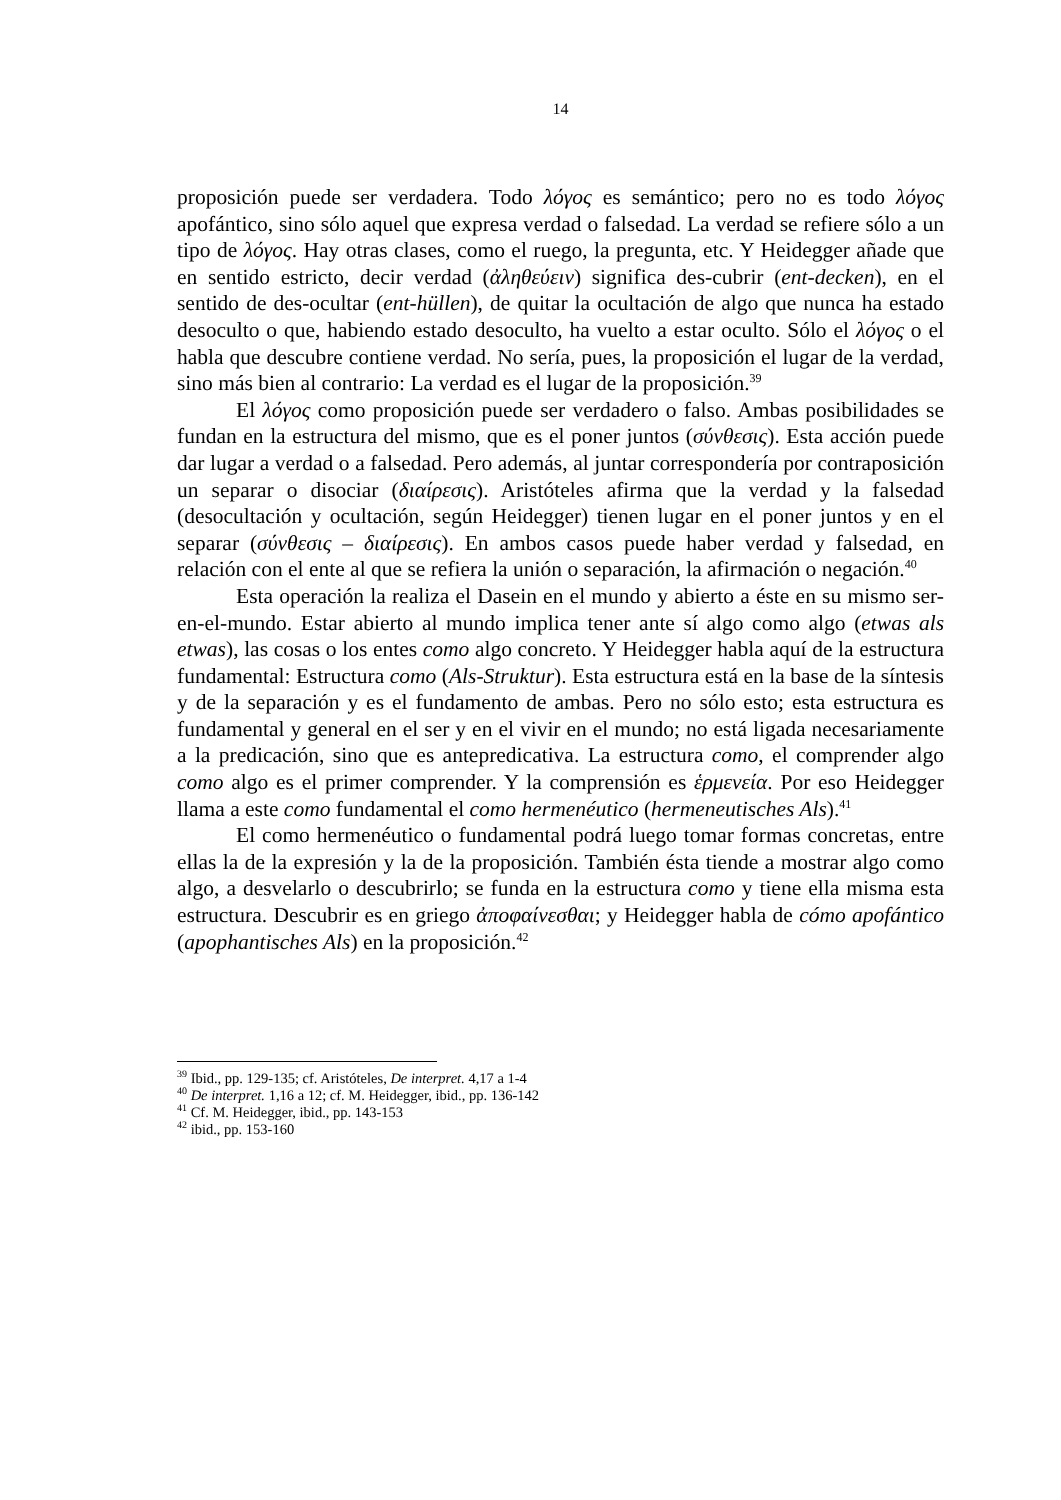14
proposición puede ser verdadera. Todo λόγος es semántico; pero no es todo λόγος apofántico, sino sólo aquel que expresa verdad o falsedad. La verdad se refiere sólo a un tipo de λόγος. Hay otras clases, como el ruego, la pregunta, etc. Y Heidegger añade que en sentido estricto, decir verdad (ἀληθεύειν) significa des-cubrir (ent-decken), en el sentido de des-ocultar (ent-hüllen), de quitar la ocultación de algo que nunca ha estado desoculto o que, habiendo estado desoculto, ha vuelto a estar oculto. Sólo el λόγος o el habla que descubre contiene verdad. No sería, pues, la proposición el lugar de la verdad, sino más bien al contrario: La verdad es el lugar de la proposición.<sup>39</sup>
El λόγος como proposición puede ser verdadero o falso. Ambas posibilidades se fundan en la estructura del mismo, que es el poner juntos (σύνθεσις). Esta acción puede dar lugar a verdad o a falsedad. Pero además, al juntar correspondería por contraposición un separar o disociar (διαίρεσις). Aristóteles afirma que la verdad y la falsedad (desocultación y ocultación, según Heidegger) tienen lugar en el poner juntos y en el separar (σύνθεσις – διαίρεσις). En ambos casos puede haber verdad y falsedad, en relación con el ente al que se refiera la unión o separación, la afirmación o negación.<sup>40</sup>
Esta operación la realiza el Dasein en el mundo y abierto a éste en su mismo ser-en-el-mundo. Estar abierto al mundo implica tener ante sí algo como algo (etwas als etwas), las cosas o los entes como algo concreto. Y Heidegger habla aquí de la estructura fundamental: Estructura como (Als-Struktur). Esta estructura está en la base de la síntesis y de la separación y es el fundamento de ambas. Pero no sólo esto; esta estructura es fundamental y general en el ser y en el vivir en el mundo; no está ligada necesariamente a la predicación, sino que es antepredicativa. La estructura como, el comprender algo como algo es el primer comprender. Y la comprensión es ἑρμενεία. Por eso Heidegger llama a este como fundamental el como hermenéutico (hermeneutisches Als).<sup>41</sup>
El como hermenéutico o fundamental podrá luego tomar formas concretas, entre ellas la de la expresión y la de la proposición. También ésta tiende a mostrar algo como algo, a desvelarlo o descubrirlo; se funda en la estructura como y tiene ella misma esta estructura. Descubrir es en griego ἀποφαίνεσθαι; y Heidegger habla de cómo apofántico (apophantisches Als) en la proposición.<sup>42</sup>
<sup>39</sup> Ibid., pp. 129-135; cf. Aristóteles, De interpret. 4,17 a 1-4
<sup>40</sup> De interpret. 1,16 a 12; cf. M. Heidegger, ibid., pp. 136-142
<sup>41</sup> Cf. M. Heidegger, ibid., pp. 143-153
<sup>42</sup> ibid., pp. 153-160